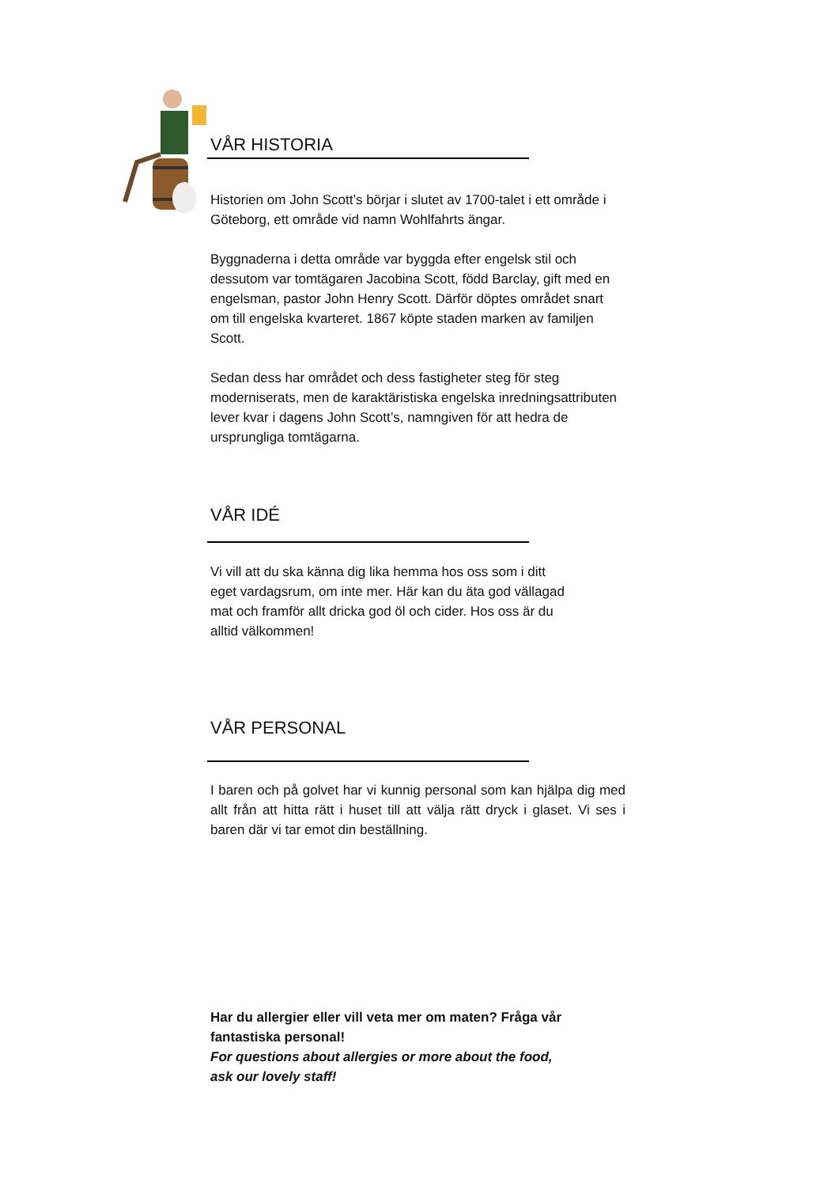VÅR HISTORIA
Historien om John Scott’s börjar i slutet av 1700-talet i ett område i Göteborg, ett område vid namn Wohlfahrts ängar.
Byggnaderna i detta område var byggda efter engelsk stil och dessutom var tomtägaren Jacobina Scott, född Barclay, gift med en engelsman, pastor John Henry Scott. Därför döptes området snart om till engelska kvarteret. 1867 köpte staden marken av familjen Scott.
Sedan dess har området och dess fastigheter steg för steg moderniserats, men de karaktäristiska engelska inredningsattributen lever kvar i dagens John Scott’s, namngiven för att hedra de ursprungliga tomtägarna.
VÅR IDÉ
Vi vill att du ska känna dig lika hemma hos oss som i ditt eget vardagsrum, om inte mer. Här kan du äta god vällagad mat och framför allt dricka god öl och cider. Hos oss är du alltid välkommen!
VÅR PERSONAL
I baren och på golvet har vi kunnig personal som kan hjälpa dig med allt från att hitta rätt i huset till att välja rätt dryck i glaset. Vi ses i baren där vi tar emot din beställning.
Har du allergier eller vill veta mer om maten? Fråga vår fantastiska personal!
For questions about allergies or more about the food, ask our lovely staff!